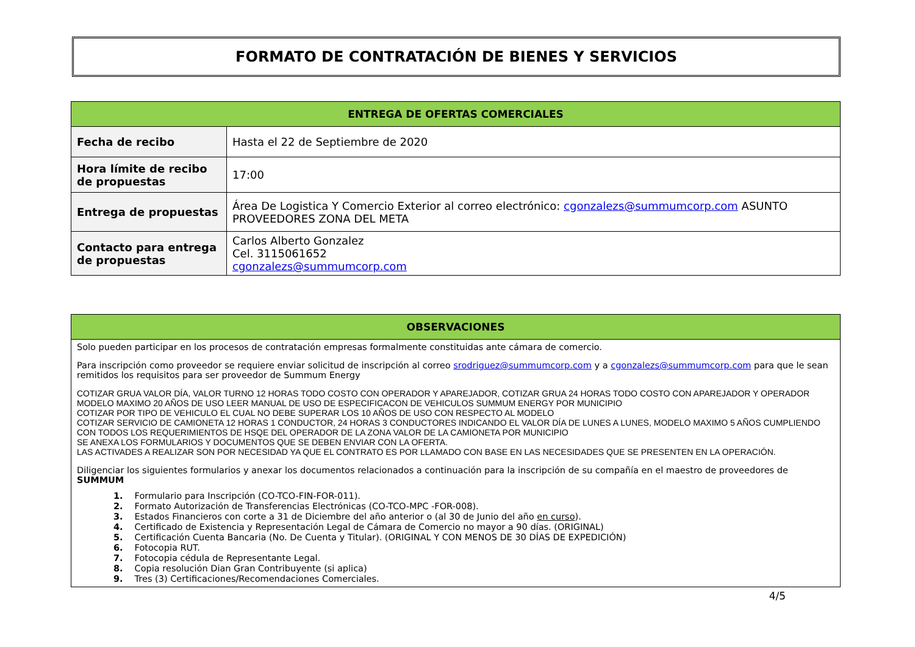FORMATO DE CONTRATACIÓN DE BIENES Y SERVICIOS
| ENTREGA DE OFERTAS COMERCIALES | |
| --- | --- |
| Fecha de recibo | Hasta el 22 de Septiembre de 2020 |
| Hora límite de recibo de propuestas | 17:00 |
| Entrega de propuestas | Área De Logistica Y Comercio Exterior al correo electrónico: cgonzalezs@summumcorp.com ASUNTO PROVEEDORES ZONA DEL META |
| Contacto para entrega de propuestas | Carlos Alberto Gonzalez Cel. 3115061652 cgonzalezs@summumcorp.com |
| OBSERVACIONES |
| --- |
| Solo pueden participar en los procesos de contratación empresas formalmente constituidas ante cámara de comercio. Para inscripción como proveedor se requiere enviar solicitud de inscripción al correo srodriguez@summumcorp.com y a cgonzalezs@summumcorp.com para que le sean remitidos los requisitos para ser proveedor de Summum Energy COTIZAR GRUA VALOR DÍA, VALOR TURNO 12 HORAS TODO COSTO CON OPERADOR Y APAREJADOR, COTIZAR GRUA 24 HORAS TODO COSTO CON APAREJADOR Y OPERADOR MODELO MAXIMO 20 AÑOS DE USO LEER MANUAL DE USO DE ESPECIFICACON DE VEHICULOS SUMMUM ENERGY POR MUNICIPIO COTIZAR POR TIPO DE VEHICULO EL CUAL NO DEBE SUPERAR LOS 10 AÑOS DE USO CON RESPECTO AL MODELO COTIZAR SERVICIO DE CAMIONETA 12 HORAS 1 CONDUCTOR, 24 HORAS 3 CONDUCTORES INDICANDO EL VALOR DÍA DE LUNES A LUNES, MODELO MAXIMO 5 AÑOS CUMPLIENDO CON TODOS LOS REQUERIMIENTOS DE HSQE DEL OPERADOR DE LA ZONA VALOR DE LA CAMIONETA POR MUNICIPIO SE ANEXA LOS FORMULARIOS Y DOCUMENTOS QUE SE DEBEN ENVIAR CON LA OFERTA. LAS ACTIVADES A REALIZAR SON POR NECESIDAD YA QUE EL CONTRATO ES POR LLAMADO CON BASE EN LAS NECESIDADES QUE SE PRESENTEN EN LA OPERACIÓN. Diligenciar los siguientes formularios y anexar los documentos relacionados a continuación para la inscripción de su compañía en el maestro de proveedores de SUMMUM 1. Formulario para Inscripción (CO-TCO-FIN-FOR-011). 2. Formato Autorización de Transferencias Electrónicas (CO-TCO-MPC -FOR-008). 3. Estados Financieros con corte a 31 de Diciembre del año anterior o (al 30 de Junio del año en curso ). 4. Certificado de Existencia y Representación Legal de Cámara de Comercio no mayor a 90 días. (ORIGINAL) 5. Certificación Cuenta Bancaria (No. De Cuenta y Titular). (ORIGINAL Y CON MENOS DE 30 DÍAS DE EXPEDICIÓN) 6. Fotocopia RUT. 7. Fotocopia cédula de Representante Legal. 8. Copia resolución Dian Gran Contribuyente (si aplica) 9. Tres (3) Certificaciones/Recomendaciones Comerciales. |
4/5